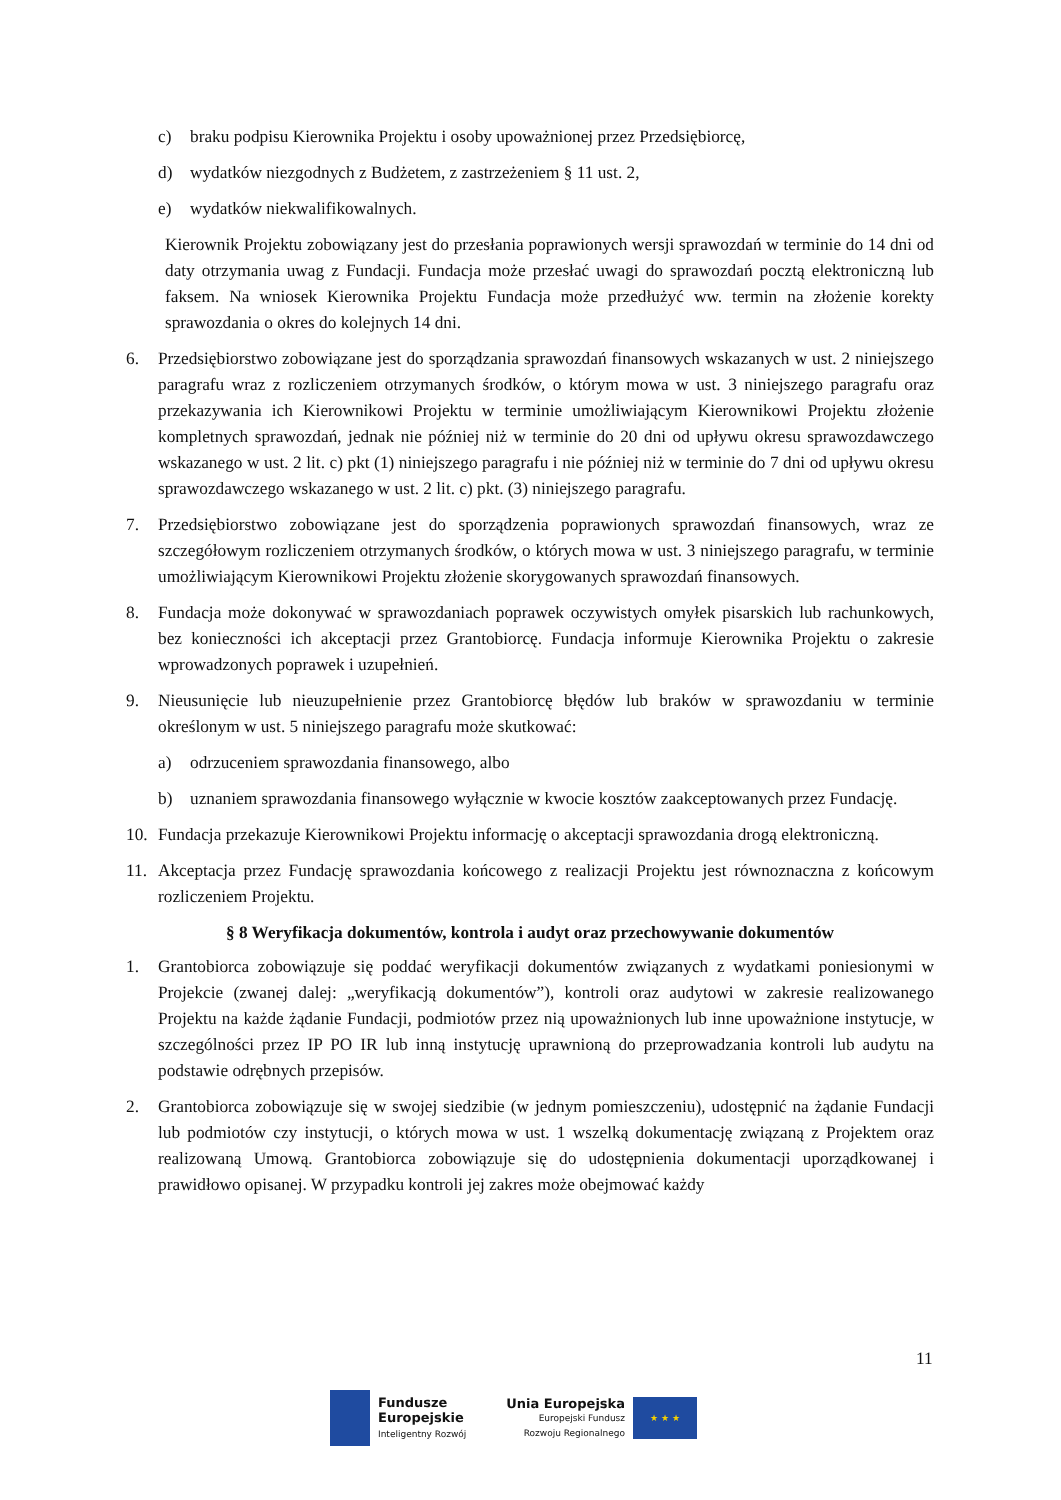c) braku podpisu Kierownika Projektu i osoby upoważnionej przez Przedsiębiorcę,
d) wydatków niezgodnych z Budżetem, z zastrzeżeniem § 11 ust. 2,
e) wydatków niekwalifikowalnych.
Kierownik Projektu zobowiązany jest do przesłania poprawionych wersji sprawozdań w terminie do 14 dni od daty otrzymania uwag z Fundacji. Fundacja może przesłać uwagi do sprawozdań pocztą elektroniczną lub faksem. Na wniosek Kierownika Projektu Fundacja może przedłużyć ww. termin na złożenie korekty sprawozdania o okres do kolejnych 14 dni.
6. Przedsiębiorstwo zobowiązane jest do sporządzania sprawozdań finansowych wskazanych w ust. 2 niniejszego paragrafu wraz z rozliczeniem otrzymanych środków, o którym mowa w ust. 3 niniejszego paragrafu oraz przekazywania ich Kierownikowi Projektu w terminie umożliwiającym Kierownikowi Projektu złożenie kompletnych sprawozdań, jednak nie później niż w terminie do 20 dni od upływu okresu sprawozdawczego wskazanego w ust. 2 lit. c) pkt (1) niniejszego paragrafu i nie później niż w terminie do 7 dni od upływu okresu sprawozdawczego wskazanego w ust. 2 lit. c) pkt. (3) niniejszego paragrafu.
7. Przedsiębiorstwo zobowiązane jest do sporządzenia poprawionych sprawozdań finansowych, wraz ze szczegółowym rozliczeniem otrzymanych środków, o których mowa w ust. 3 niniejszego paragrafu, w terminie umożliwiającym Kierownikowi Projektu złożenie skorygowanych sprawozdań finansowych.
8. Fundacja może dokonywać w sprawozdaniach poprawek oczywistych omyłek pisarskich lub rachunkowych, bez konieczności ich akceptacji przez Grantobiorcę. Fundacja informuje Kierownika Projektu o zakresie wprowadzonych poprawek i uzupełnień.
9. Nieusunięcie lub nieuzupełnienie przez Grantobiorcę błędów lub braków w sprawozdaniu w terminie określonym w ust. 5 niniejszego paragrafu może skutkować:
a) odrzuceniem sprawozdania finansowego, albo
b) uznaniem sprawozdania finansowego wyłącznie w kwocie kosztów zaakceptowanych przez Fundację.
10. Fundacja przekazuje Kierownikowi Projektu informację o akceptacji sprawozdania drogą elektroniczną.
11. Akceptacja przez Fundację sprawozdania końcowego z realizacji Projektu jest równoznaczna z końcowym rozliczeniem Projektu.
§ 8 Weryfikacja dokumentów, kontrola i audyt oraz przechowywanie dokumentów
1. Grantobiorca zobowiązuje się poddać weryfikacji dokumentów związanych z wydatkami poniesionymi w Projekcie (zwanej dalej: „weryfikacją dokumentów”), kontroli oraz audytowi w zakresie realizowanego Projektu na każde żądanie Fundacji, podmiotów przez nią upoważnionych lub inne upoważnione instytucje, w szczególności przez IP PO IR lub inną instytucję uprawnioną do przeprowadzania kontroli lub audytu na podstawie odrębnych przepisów.
2. Grantobiorca zobowiązuje się w swojej siedzibie (w jednym pomieszczeniu), udostępnić na żądanie Fundacji lub podmiotów czy instytucji, o których mowa w ust. 1 wszelką dokumentację związaną z Projektem oraz realizowaną Umową. Grantobiorca zobowiązuje się do udostępnienia dokumentacji uporządkowanej i prawidłowo opisanej. W przypadku kontroli jej zakres może obejmować każdy
11
Fundusze
Europejskie
Inteligentny Rozwój
Unia Europejska
Europejski Fundusz
Rozwoju Regionalnego
★ ★ ★